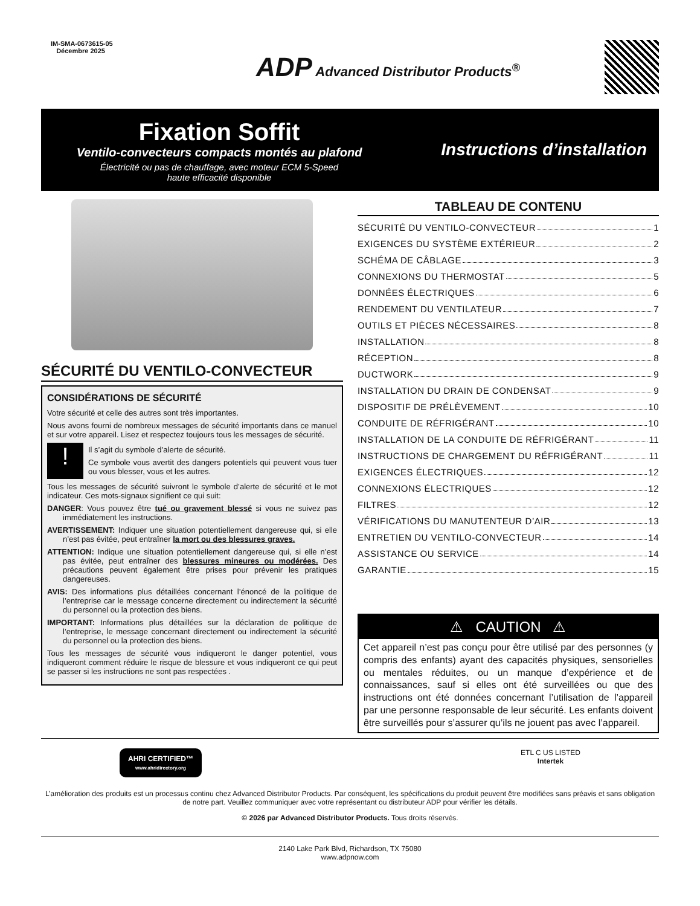IM-SMA-0673615-05
Décembre 2025
ADP Advanced Distributor Products<sup>®</sup>
Fixation Soffit
Ventilo-convecteurs compacts montés au plafond
Électricité ou pas de chauffage, avec moteur ECM 5-Speed haute efficacité disponible
Instructions d’installation
SÉCURITÉ DU VENTILO-CONVECTEUR
CONSIDÉRATIONS DE SÉCURITÉ
Votre sécurité et celle des autres sont très importantes.
Nous avons fourni de nombreux messages de sécurité importants dans ce manuel et sur votre appareil. Lisez et respectez toujours tous les messages de sécurité.
!
Il s’agit du symbole d’alerte de sécurité.
Ce symbole vous avertit des dangers potentiels qui peuvent vous tuer ou vous blesser, vous et les autres.
Tous les messages de sécurité suivront le symbole d’alerte de sécurité et le mot indicateur. Ces mots-signaux signifient ce qui suit:
DANGER: Vous pouvez être tué ou gravement blessé si vous ne suivez pas immédiatement les instructions.
AVERTISSEMENT: Indiquer une situation potentiellement dangereuse qui, si elle n’est pas évitée, peut entraîner la mort ou des blessures graves.
ATTENTION: Indique une situation potentiellement dangereuse qui, si elle n’est pas évitée, peut entraîner des blessures mineures ou modérées. Des précautions peuvent également être prises pour prévenir les pratiques dangereuses.
AVIS: Des informations plus détaillées concernant l’énoncé de la politique de l’entreprise car le message concerne directement ou indirectement la sécurité du personnel ou la protection des biens.
IMPORTANT: Informations plus détaillées sur la déclaration de politique de l’entreprise, le message concernant directement ou indirectement la sécurité du personnel ou la protection des biens.
Tous les messages de sécurité vous indiqueront le danger potentiel, vous indiqueront comment réduire le risque de blessure et vous indiqueront ce qui peut se passer si les instructions ne sont pas respectées .
TABLEAU DE CONTENU
SÉCURITÉ DU VENTILO-CONVECTEUR 1
EXIGENCES DU SYSTÈME EXTÉRIEUR 2
SCHÉMA DE CÂBLAGE 3
CONNEXIONS DU THERMOSTAT 5
DONNÉES ÉLECTRIQUES 6
RENDEMENT DU VENTILATEUR 7
OUTILS ET PIÈCES NÉCESSAIRES 8
INSTALLATION 8
RÉCEPTION 8
DUCTWORK 9
INSTALLATION DU DRAIN DE CONDENSAT 9
DISPOSITIF DE PRÉLÈVEMENT 10
CONDUITE DE RÉFRIGÉRANT 10
INSTALLATION DE LA CONDUITE DE RÉFRIGÉRANT 11
INSTRUCTIONS DE CHARGEMENT DU RÉFRIGÉRANT 11
EXIGENCES ÉLECTRIQUES 12
CONNEXIONS ÉLECTRIQUES 12
FILTRES 12
VÉRIFICATIONS DU MANUTENTEUR D’AIR 13
ENTRETIEN DU VENTILO-CONVECTEUR 14
ASSISTANCE OU SERVICE 14
GARANTIE 15
⚠ CAUTION ⚠
Cet appareil n’est pas conçu pour être utilisé par des personnes (y compris des enfants) ayant des capacités physiques, sensorielles ou mentales réduites, ou un manque d’expérience et de connaissances, sauf si elles ont été surveillées ou que des instructions ont été données concernant l’utilisation de l’appareil par une personne responsable de leur sécurité. Les enfants doivent être surveillés pour s’assurer qu’ils ne jouent pas avec l’appareil.
AHRI CERTIFIED™
www.ahridirectory.org
ETL C US LISTED
Intertek
L’amélioration des produits est un processus continu chez Advanced Distributor Products. Par conséquent, les spécifications du produit peuvent être modifiées sans préavis et sans obligation de notre part. Veuillez communiquer avec votre représentant ou distributeur ADP pour vérifier les détails.
© 2026 par Advanced Distributor Products. Tous droits réservés.
2140 Lake Park Blvd, Richardson, TX 75080
www.adpnow.com